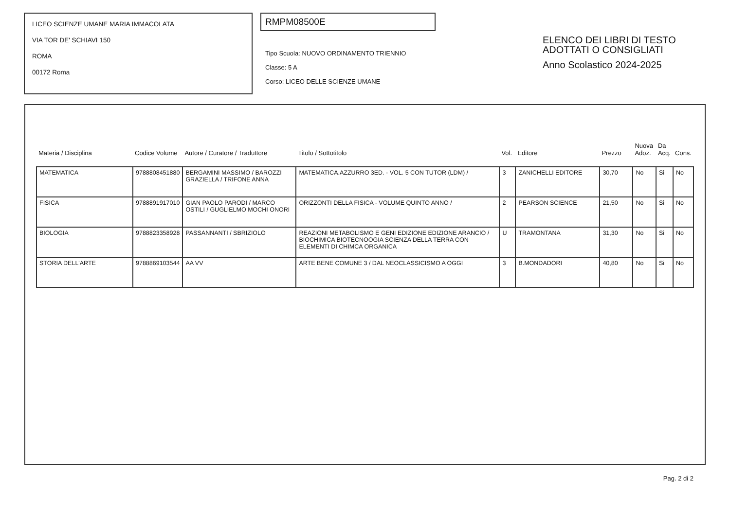LICEO SCIENZE UMANE MARIA IMMACOLATA
VIA TOR DE' SCHIAVI 150
ROMA
00172 Roma
RMPM08500E
Tipo Scuola: NUOVO ORDINAMENTO TRIENNIO
Classe: 5 A
Corso: LICEO DELLE SCIENZE UMANE
ELENCO DEI LIBRI DI TESTO
ADOTTATI O CONSIGLIATI
Anno Scolastico 2024-2025
| Materia / Disciplina | Codice Volume | Autore / Curatore / Traduttore | Titolo / Sottotitolo | Vol. | Editore | Prezzo | Nuova Adoz. | Da Acq. | Cons. |
| --- | --- | --- | --- | --- | --- | --- | --- | --- | --- |
| MATEMATICA | 9788808451880 | BERGAMINI MASSIMO / BAROZZI GRAZIELLA / TRIFONE ANNA | MATEMATICA.AZZURRO 3ED. - VOL. 5 CON TUTOR (LDM) / | 3 | ZANICHELLI EDITORE | 30,70 | No | Si | No |
| FISICA | 9788891917010 | GIAN PAOLO PARODI / MARCO OSTILI / GUGLIELMO MOCHI ONORI | ORIZZONTI DELLA FISICA - VOLUME QUINTO ANNO / | 2 | PEARSON SCIENCE | 21,50 | No | Si | No |
| BIOLOGIA | 9788823358928 | PASSANNANTI / SBRIZIOLO | REAZIONI METABOLISMO E GENI EDIZIONE EDIZIONE ARANCIO / BIOCHIMICA BIOTECNOOGIA SCIENZA DELLA TERRA CON ELEMENTI DI CHIMCA ORGANICA | U | TRAMONTANA | 31,30 | No | Si | No |
| STORIA DELL'ARTE | 9788869103544 | AA VV | ARTE BENE COMUNE 3 / DAL NEOCLASSICISMO A OGGI | 3 | B.MONDADORI | 40,80 | No | Si | No |
Pag. 2 di 2